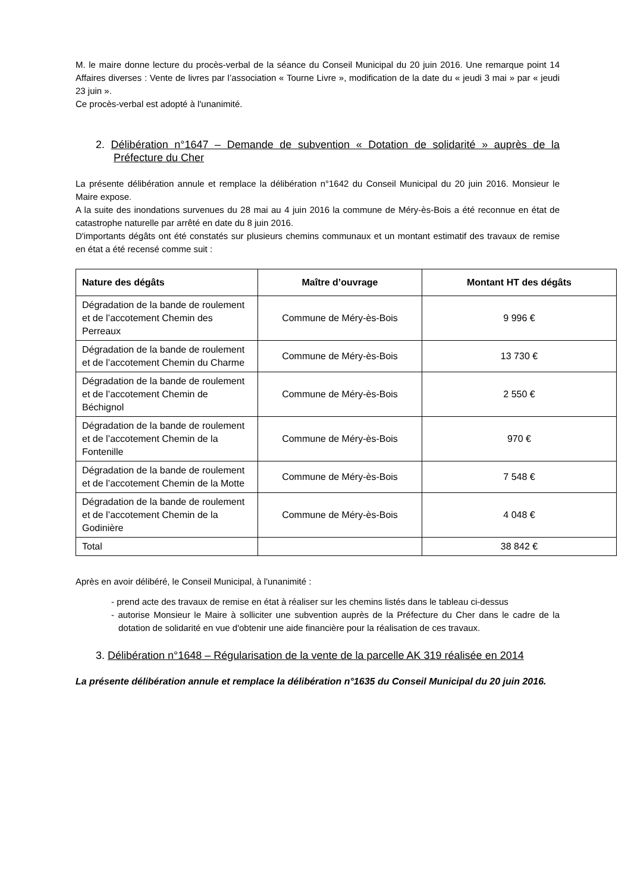M. le maire donne lecture du procès-verbal de la séance du Conseil Municipal du 20 juin 2016. Une remarque point 14 Affaires diverses : Vente de livres par l’association « Tourne Livre », modification de la date du « jeudi 3 mai » par « jeudi 23 juin ».
Ce procès-verbal est adopté à l'unanimité.
2. Délibération n°1647 – Demande de subvention « Dotation de solidarité » auprès de la Préfecture du Cher
La présente délibération annule et remplace la délibération n°1642 du Conseil Municipal du 20 juin 2016. Monsieur le Maire expose.
A la suite des inondations survenues du 28 mai au 4 juin 2016 la commune de Méry-ès-Bois a été reconnue en état de catastrophe naturelle par arrêté en date du 8 juin 2016.
D'importants dégâts ont été constatés sur plusieurs chemins communaux et un montant estimatif des travaux de remise en état a été recensé comme suit :
| Nature des dégâts | Maître d’ouvrage | Montant HT des dégâts |
| --- | --- | --- |
| Dégradation de la bande de roulement et de l’accotement Chemin des Perreaux | Commune de Méry-ès-Bois | 9 996 € |
| Dégradation de la bande de roulement et de l’accotement Chemin du Charme | Commune de Méry-ès-Bois | 13 730 € |
| Dégradation de la bande de roulement et de l’accotement Chemin de Béchignol | Commune de Méry-ès-Bois | 2 550 € |
| Dégradation de la bande de roulement et de l’accotement Chemin de la Fontenille | Commune de Méry-ès-Bois | 970 € |
| Dégradation de la bande de roulement et de l’accotement Chemin de la Motte | Commune de Méry-ès-Bois | 7 548 € |
| Dégradation de la bande de roulement et de l’accotement Chemin de la Godinière | Commune de Méry-ès-Bois | 4 048 € |
| Total | | 38 842 € |
Après en avoir délibéré, le Conseil Municipal, à l'unanimité :
- prend acte des travaux de remise en état à réaliser sur les chemins listés dans le tableau ci-dessus
- autorise Monsieur le Maire à solliciter une subvention auprès de la Préfecture du Cher dans le cadre de la dotation de solidarité en vue d'obtenir une aide financière pour la réalisation de ces travaux.
3. Délibération n°1648 – Régularisation de la vente de la parcelle AK 319 réalisée en 2014
La présente délibération annule et remplace la délibération n°1635 du Conseil Municipal du 20 juin 2016.